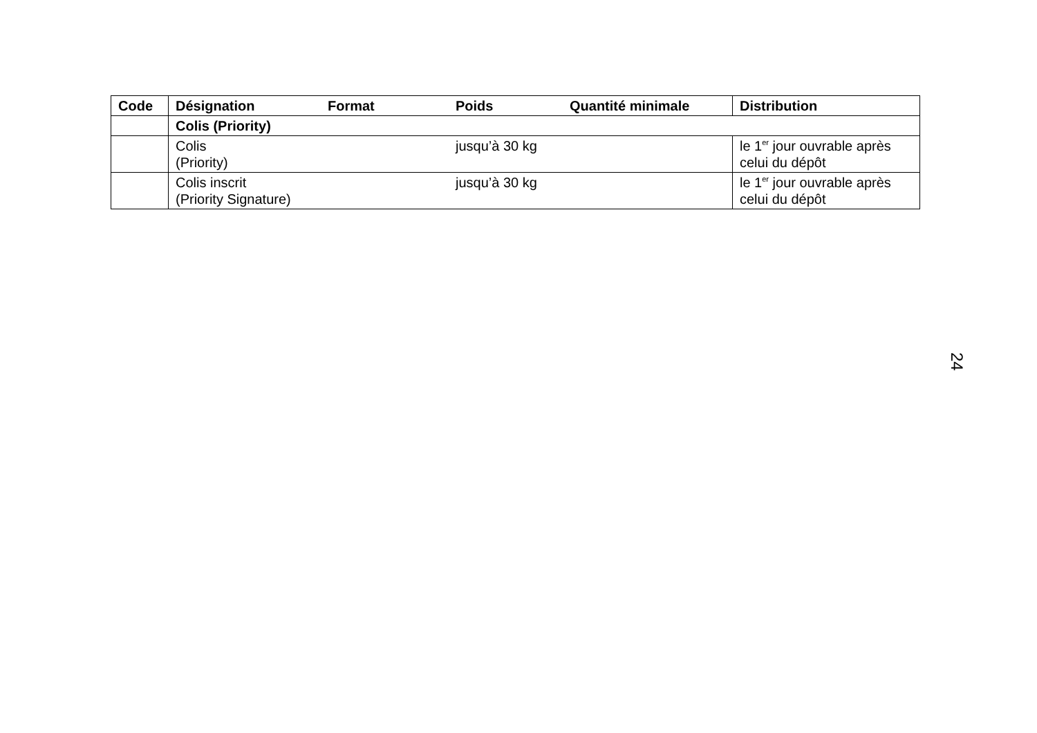| Code | Désignation | Format | Poids | Quantité minimale | Distribution |
| --- | --- | --- | --- | --- | --- |
| | Colis (Priority) | | | | |
| | Colis (Priority) | | jusqu’à 30 kg | | le 1<sup>er</sup> jour ouvrable après celui du dépôt |
| | Colis inscrit (Priority Signature) | | jusqu’à 30 kg | | le 1<sup>er</sup> jour ouvrable après celui du dépôt |
24